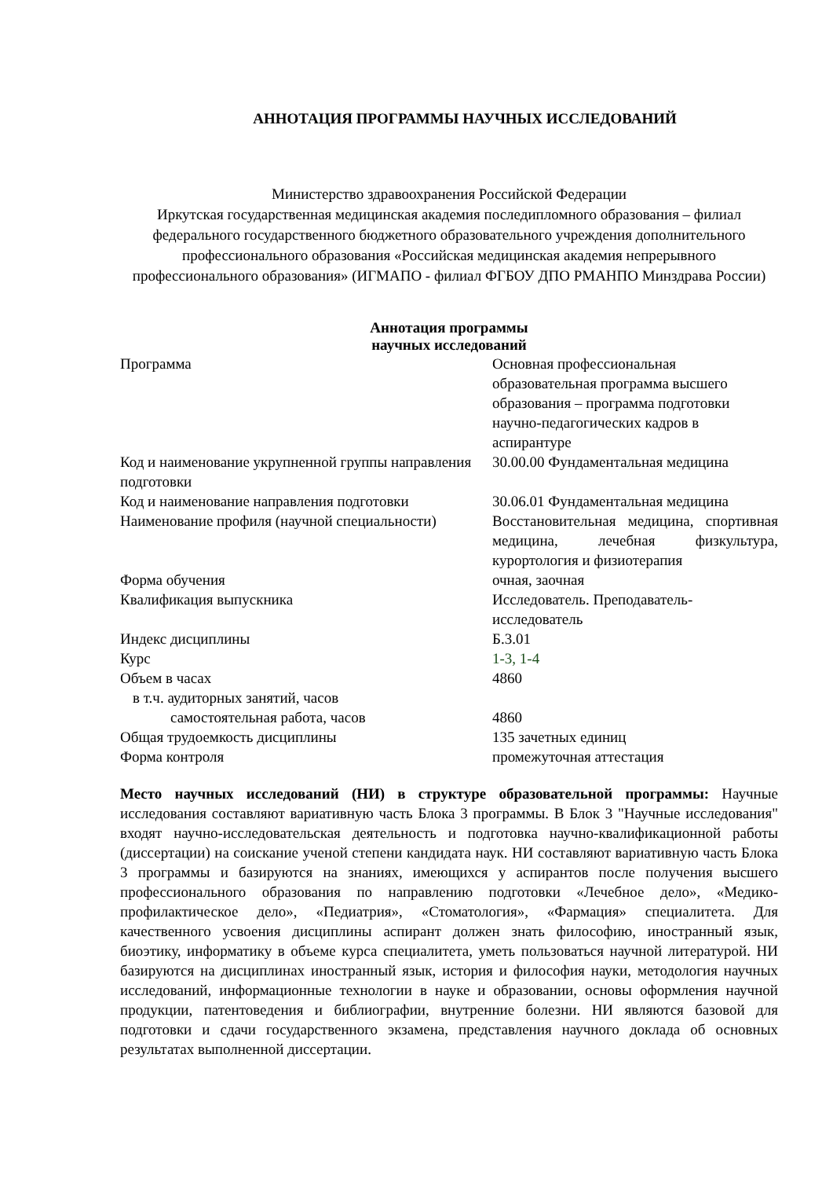АННОТАЦИЯ ПРОГРАММЫ НАУЧНЫХ ИССЛЕДОВАНИЙ
Министерство здравоохранения Российской Федерации
Иркутская государственная медицинская академия последипломного образования – филиал федерального государственного бюджетного образовательного учреждения дополнительного профессионального образования «Российская медицинская академия непрерывного профессионального образования» (ИГМАПО - филиал ФГБОУ ДПО РМАНПО Минздрава России)
Аннотация программы
научных исследований
| Программа | Основная профессиональная образовательная программа высшего образования – программа подготовки научно-педагогических кадров в аспирантуре |
| Код и наименование укрупненной группы направления подготовки | 30.00.00 Фундаментальная медицина |
| Код и наименование направления подготовки | 30.06.01 Фундаментальная медицина |
| Наименование профиля (научной специальности) | Восстановительная медицина, спортивная медицина, лечебная физкультура, курортология и физиотерапия |
| Форма обучения | очная, заочная |
| Квалификация выпускника | Исследователь. Преподаватель-исследователь |
| Индекс дисциплины | Б.3.01 |
| Курс | 1-3, 1-4 |
| Объем в часах | 4860 |
| в т.ч. аудиторных занятий, часов | |
| самостоятельная работа, часов | 4860 |
| Общая трудоемкость дисциплины | 135 зачетных единиц |
| Форма контроля | промежуточная аттестация |
Место научных исследований (НИ) в структуре образовательной программы: Научные исследования составляют вариативную часть Блока 3 программы. В Блок 3 "Научные исследования" входят научно-исследовательская деятельность и подготовка научно-квалификационной работы (диссертации) на соискание ученой степени кандидата наук. НИ составляют вариативную часть Блока 3 программы и базируются на знаниях, имеющихся у аспирантов после получения высшего профессионального образования по направлению подготовки «Лечебное дело», «Медико-профилактическое дело», «Педиатрия», «Стоматология», «Фармация» специалитета. Для качественного усвоения дисциплины аспирант должен знать философию, иностранный язык, биоэтику, информатику в объеме курса специалитета, уметь пользоваться научной литературой. НИ базируются на дисциплинах иностранный язык, история и философия науки, методология научных исследований, информационные технологии в науке и образовании, основы оформления научной продукции, патентоведения и библиографии, внутренние болезни. НИ являются базовой для подготовки и сдачи государственного экзамена, представления научного доклада об основных результатах выполненной диссертации.